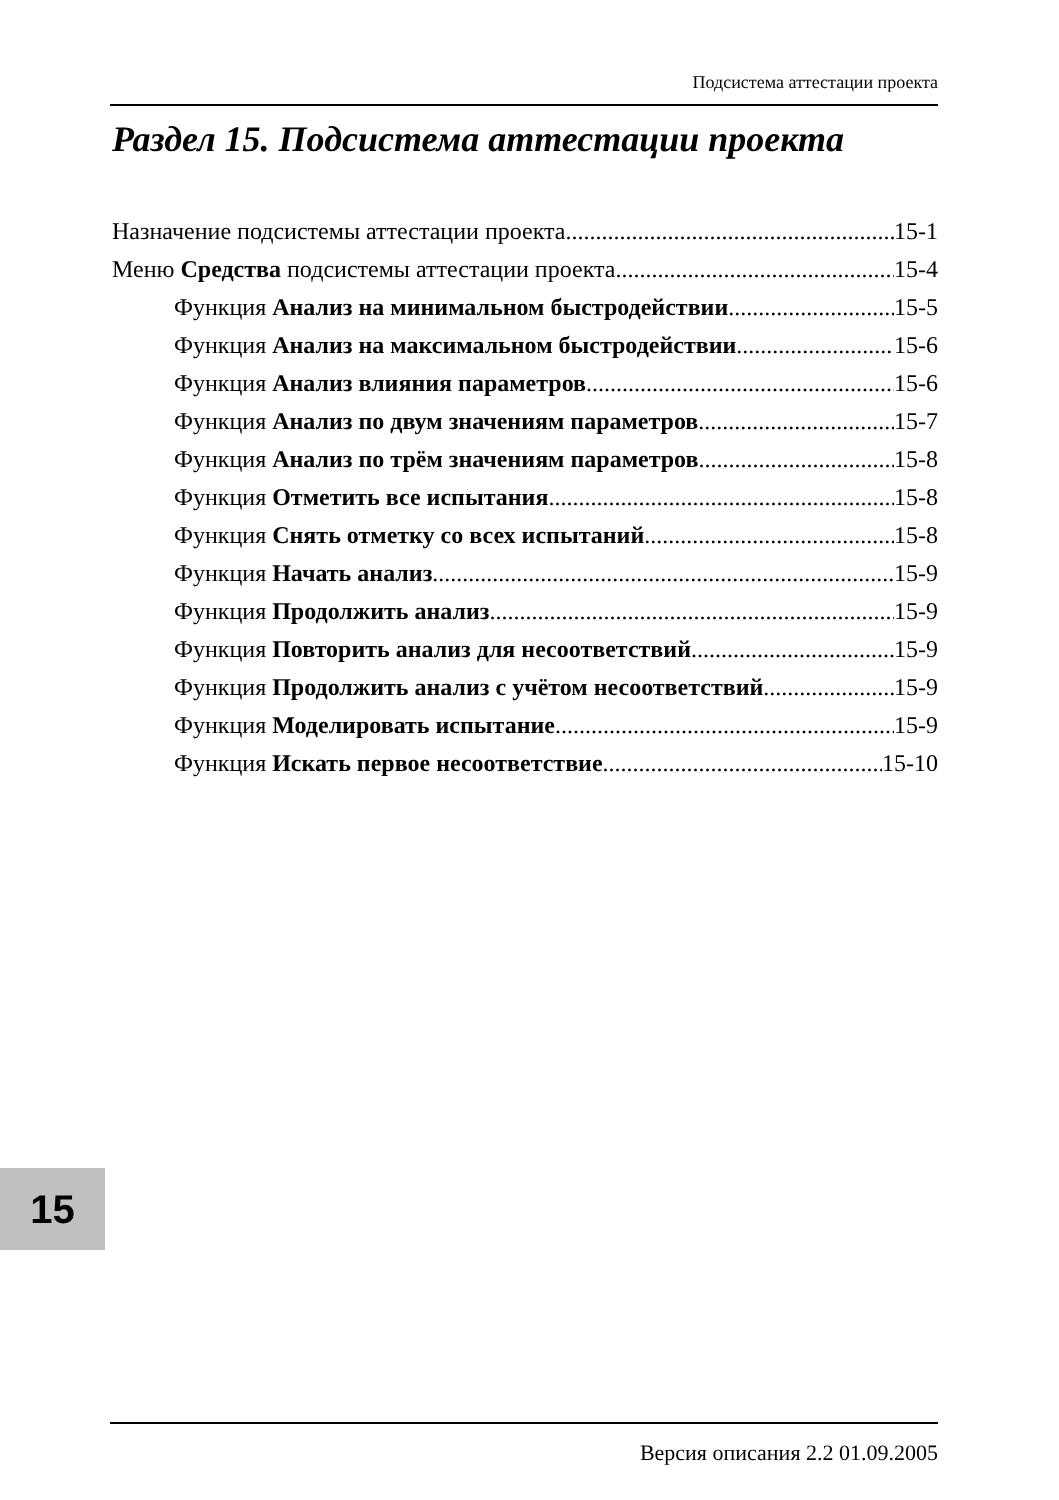Подсистема аттестации проекта
Раздел 15. Подсистема аттестации проекта
Назначение подсистемы аттестации проекта 15-1
Меню Средства подсистемы аттестации проекта 15-4
Функция Анализ на минимальном быстродействии 15-5
Функция Анализ на максимальном быстродействии 15-6
Функция Анализ влияния параметров 15-6
Функция Анализ по двум значениям параметров 15-7
Функция Анализ по трём значениям параметров 15-8
Функция Отметить все испытания 15-8
Функция Снять отметку со всех испытаний 15-8
Функция Начать анализ 15-9
Функция Продолжить анализ 15-9
Функция Повторить анализ для несоответствий 15-9
Функция Продолжить анализ с учётом несоответствий 15-9
Функция Моделировать испытание 15-9
Функция Искать первое несоответствие 15-10
15
Версия описания 2.2 01.09.2005